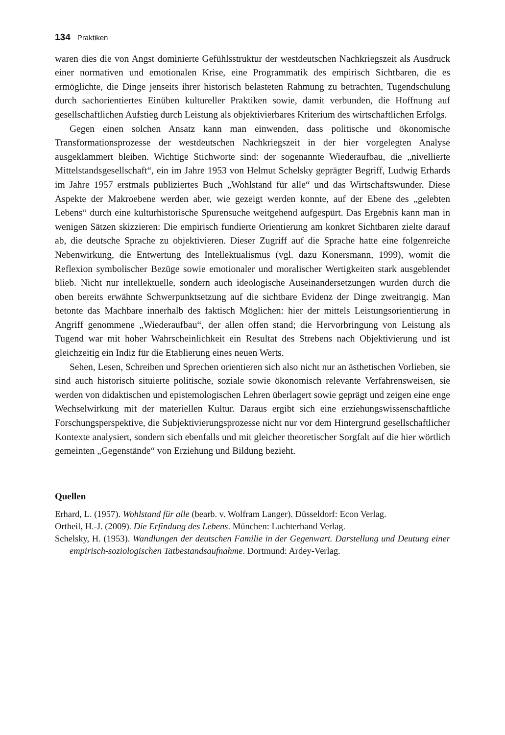134 Praktiken
waren dies die von Angst dominierte Gefühlsstruktur der westdeutschen Nachkriegszeit als Ausdruck einer normativen und emotionalen Krise, eine Programmatik des empirisch Sichtbaren, die es ermöglichte, die Dinge jenseits ihrer historisch belasteten Rahmung zu betrachten, Tugendschulung durch sachorientiertes Einüben kultureller Praktiken sowie, damit verbunden, die Hoffnung auf gesellschaftlichen Aufstieg durch Leistung als objektivierbares Kriterium des wirtschaftlichen Erfolgs.
Gegen einen solchen Ansatz kann man einwenden, dass politische und ökonomische Transformationsprozesse der westdeutschen Nachkriegszeit in der hier vorgelegten Analyse ausgeklammert bleiben. Wichtige Stichworte sind: der sogenannte Wiederaufbau, die „nivellierte Mittelstandsgesellschaft“, ein im Jahre 1953 von Helmut Schelsky geprägter Begriff, Ludwig Erhards im Jahre 1957 erstmals publiziertes Buch „Wohlstand für alle“ und das Wirtschaftswunder. Diese Aspekte der Makroebene werden aber, wie gezeigt werden konnte, auf der Ebene des „gelebten Lebens“ durch eine kulturhistorische Spurensuche weitgehend aufgespürt. Das Ergebnis kann man in wenigen Sätzen skizzieren: Die empirisch fundierte Orientierung am konkret Sichtbaren zielte darauf ab, die deutsche Sprache zu objektivieren. Dieser Zugriff auf die Sprache hatte eine folgenreiche Nebenwirkung, die Entwertung des Intellektualismus (vgl. dazu Konersmann, 1999), womit die Reflexion symbolischer Bezüge sowie emotionaler und moralischer Wertigkeiten stark ausgeblendet blieb. Nicht nur intellektuelle, sondern auch ideologische Auseinandersetzungen wurden durch die oben bereits erwähnte Schwerpunktsetzung auf die sichtbare Evidenz der Dinge zweitrangig. Man betonte das Machbare innerhalb des faktisch Möglichen: hier der mittels Leistungsorientierung in Angriff genommene „Wiederaufbau“, der allen offen stand; die Hervorbringung von Leistung als Tugend war mit hoher Wahrscheinlichkeit ein Resultat des Strebens nach Objektivierung und ist gleichzeitig ein Indiz für die Etablierung eines neuen Werts.
Sehen, Lesen, Schreiben und Sprechen orientieren sich also nicht nur an ästhetischen Vorlieben, sie sind auch historisch situierte politische, soziale sowie ökonomisch relevante Verfahrensweisen, sie werden von didaktischen und epistemologischen Lehren überlagert sowie geprägt und zeigen eine enge Wechselwirkung mit der materiellen Kultur. Daraus ergibt sich eine erziehungswissenschaftliche Forschungsperspektive, die Subjektivierungsprozesse nicht nur vor dem Hintergrund gesellschaftlicher Kontexte analysiert, sondern sich ebenfalls und mit gleicher theoretischer Sorgfalt auf die hier wörtlich gemeinten „Gegenstände“ von Erziehung und Bildung bezieht.
Quellen
Erhard, L. (1957). Wohlstand für alle (bearb. v. Wolfram Langer). Düsseldorf: Econ Verlag.
Ortheil, H.-J. (2009). Die Erfindung des Lebens. München: Luchterhand Verlag.
Schelsky, H. (1953). Wandlungen der deutschen Familie in der Gegenwart. Darstellung und Deutung einer empirisch-soziologischen Tatbestandsaufnahme. Dortmund: Ardey-Verlag.